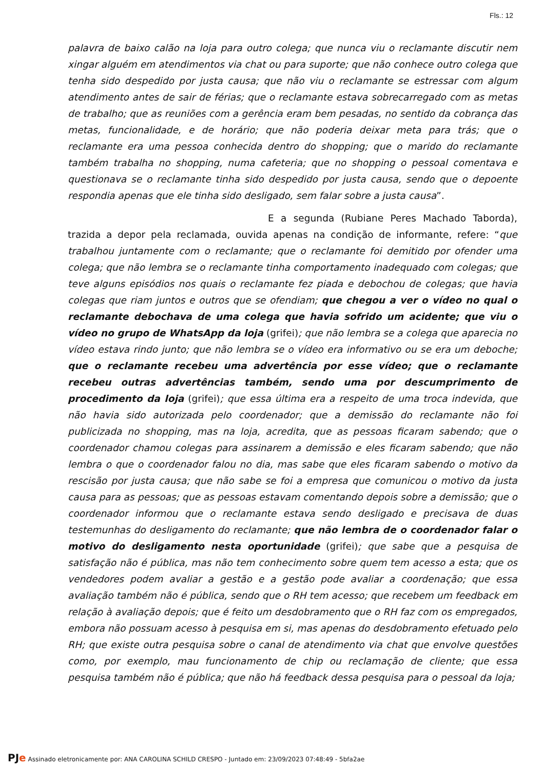Fls.: 12
palavra de baixo calão na loja para outro colega; que nunca viu o reclamante discutir nem xingar alguém em atendimentos via chat ou para suporte; que não conhece outro colega que tenha sido despedido por justa causa; que não viu o reclamante se estressar com algum atendimento antes de sair de férias; que o reclamante estava sobrecarregado com as metas de trabalho; que as reuniões com a gerência eram bem pesadas, no sentido da cobrança das metas, funcionalidade, e de horário; que não poderia deixar meta para trás; que o reclamante era uma pessoa conhecida dentro do shopping; que o marido do reclamante também trabalha no shopping, numa cafeteria; que no shopping o pessoal comentava e questionava se o reclamante tinha sido despedido por justa causa, sendo que o depoente respondia apenas que ele tinha sido desligado, sem falar sobre a justa causa”.
E a segunda (Rubiane Peres Machado Taborda), trazida a depor pela reclamada, ouvida apenas na condição de informante, refere: “que trabalhou juntamente com o reclamante; que o reclamante foi demitido por ofender uma colega; que não lembra se o reclamante tinha comportamento inadequado com colegas; que teve alguns episódios nos quais o reclamante fez piada e debochou de colegas; que havia colegas que riam juntos e outros que se ofendiam; que chegou a ver o vídeo no qual o reclamante debochava de uma colega que havia sofrido um acidente; que viu o vídeo no grupo de WhatsApp da loja (grifei); que não lembra se a colega que aparecia no vídeo estava rindo junto; que não lembra se o vídeo era informativo ou se era um deboche; que o reclamante recebeu uma advertência por esse vídeo; que o reclamante recebeu outras advertências também, sendo uma por descumprimento de procedimento da loja (grifei); que essa última era a respeito de uma troca indevida, que não havia sido autorizada pelo coordenador; que a demissão do reclamante não foi publicizada no shopping, mas na loja, acredita, que as pessoas ficaram sabendo; que o coordenador chamou colegas para assinarem a demissão e eles ficaram sabendo; que não lembra o que o coordenador falou no dia, mas sabe que eles ficaram sabendo o motivo da rescisão por justa causa; que não sabe se foi a empresa que comunicou o motivo da justa causa para as pessoas; que as pessoas estavam comentando depois sobre a demissão; que o coordenador informou que o reclamante estava sendo desligado e precisava de duas testemunhas do desligamento do reclamante; que não lembra de o coordenador falar o motivo do desligamento nesta oportunidade (grifei); que sabe que a pesquisa de satisfação não é pública, mas não tem conhecimento sobre quem tem acesso a esta; que os vendedores podem avaliar a gestão e a gestão pode avaliar a coordenação; que essa avaliação também não é pública, sendo que o RH tem acesso; que recebem um feedback em relação à avaliação depois; que é feito um desdobramento que o RH faz com os empregados, embora não possuam acesso à pesquisa em si, mas apenas do desdobramento efetuado pelo RH; que existe outra pesquisa sobre o canal de atendimento via chat que envolve questões como, por exemplo, mau funcionamento de chip ou reclamação de cliente; que essa pesquisa também não é pública; que não há feedback dessa pesquisa para o pessoal da loja;
PJe Assinado eletronicamente por: ANA CAROLINA SCHILD CRESPO - Juntado em: 23/09/2023 07:48:49 - 5bfa2ae